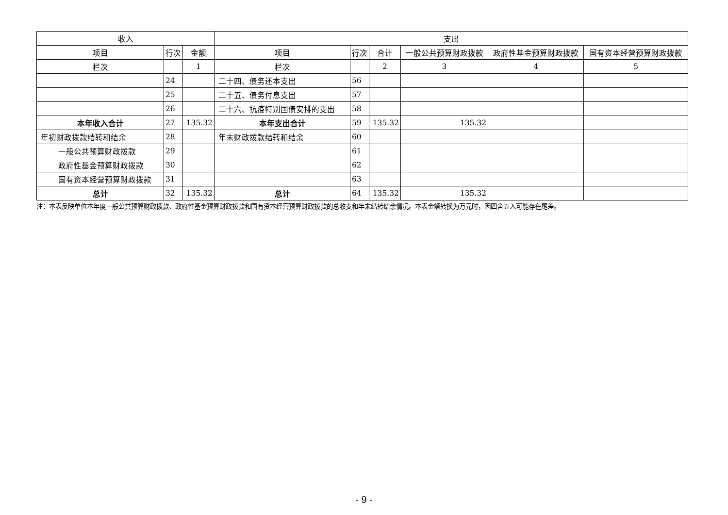| 收入 | | | 支出 | | | | | |
| --- | --- | --- | --- | --- | --- | --- | --- | --- |
| 项目 | 行次 | 金额 | 项目 | 行次 | 合计 | 一般公共预算财政拨款 | 政府性基金预算财政拨款 | 国有资本经营预算财政拨款 |
| 栏次 | | 1 | 栏次 | | 2 | 3 | 4 | 5 |
| | 24 | | 二十四、债务还本支出 | 56 | | | | |
| | 25 | | 二十五、债务付息支出 | 57 | | | | |
| | 26 | | 二十六、抗疫特别国债安排的支出 | 58 | | | | |
| 本年收入合计 | 27 | 135.32 | 本年支出合计 | 59 | 135.32 | 135.32 | | |
| 年初财政拨款结转和结余 | 28 | | 年末财政拨款结转和结余 | 60 | | | | |
| 一般公共预算财政拨款 | 29 | | | 61 | | | | |
| 政府性基金预算财政拨款 | 30 | | | 62 | | | | |
| 国有资本经营预算财政拨款 | 31 | | | 63 | | | | |
| 总计 | 32 | 135.32 | 总计 | 64 | 135.32 | 135.32 | | |
注：本表反映单位本年度一般公共预算财政拨款、政府性基金预算财政拨款和国有资本经营预算财政拨款的总收支和年末结转结余情况。本表金额转换为万元时，因四舍五入可能存在尾差。
- 9 -